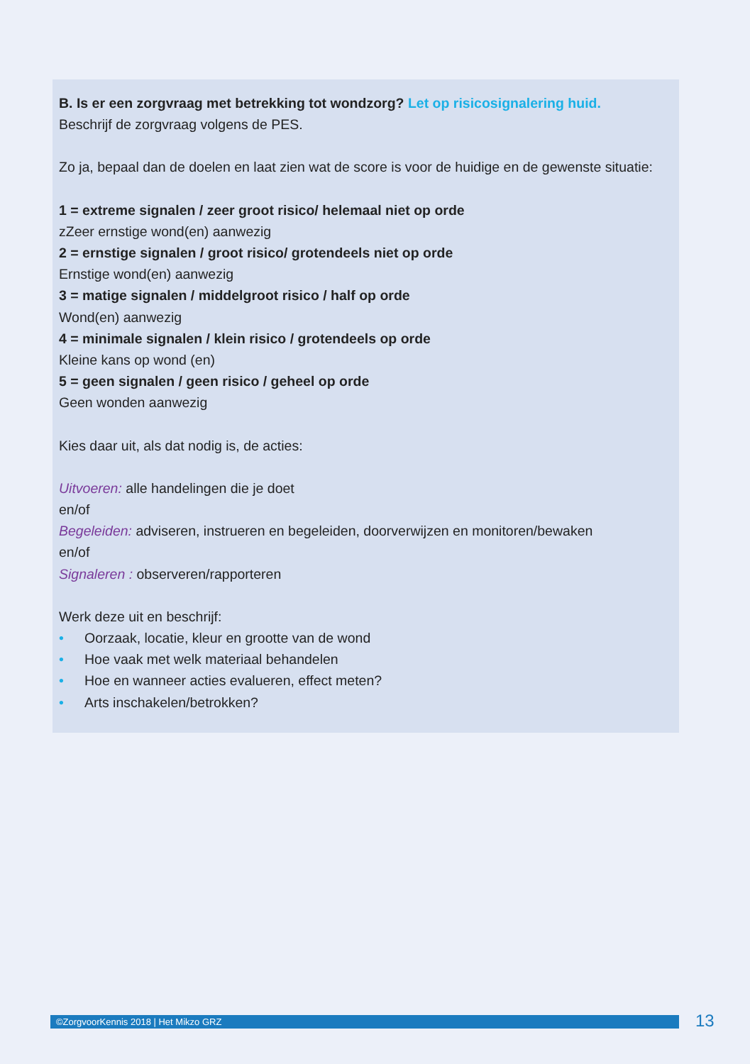B. Is er een zorgvraag met betrekking tot wondzorg? Let op risicosignalering huid.
Beschrijf de zorgvraag volgens de PES.
Zo ja, bepaal dan de doelen en laat zien wat de score is voor de huidige en de gewenste situatie:
1 = extreme signalen / zeer groot risico/ helemaal niet op orde
zZeer ernstige wond(en) aanwezig
2 = ernstige signalen / groot risico/ grotendeels niet op orde
Ernstige wond(en) aanwezig
3 = matige signalen / middelgroot risico / half op orde
Wond(en) aanwezig
4 = minimale signalen / klein risico / grotendeels op orde
Kleine kans op wond (en)
5 = geen signalen / geen risico / geheel op orde
Geen wonden aanwezig
Kies daar uit, als dat nodig is, de acties:
Uitvoeren: alle handelingen die je doet
en/of
Begeleiden: adviseren, instrueren en begeleiden, doorverwijzen en monitoren/bewaken
en/of
Signaleren : observeren/rapporteren
Werk deze uit en beschrijf:
• Oorzaak, locatie, kleur en grootte van de wond
• Hoe vaak met welk materiaal behandelen
• Hoe en wanneer acties evalueren, effect meten?
• Arts inschakelen/betrokken?
©ZorgvoorKennis 2018 | Het Mikzo GRZ 13